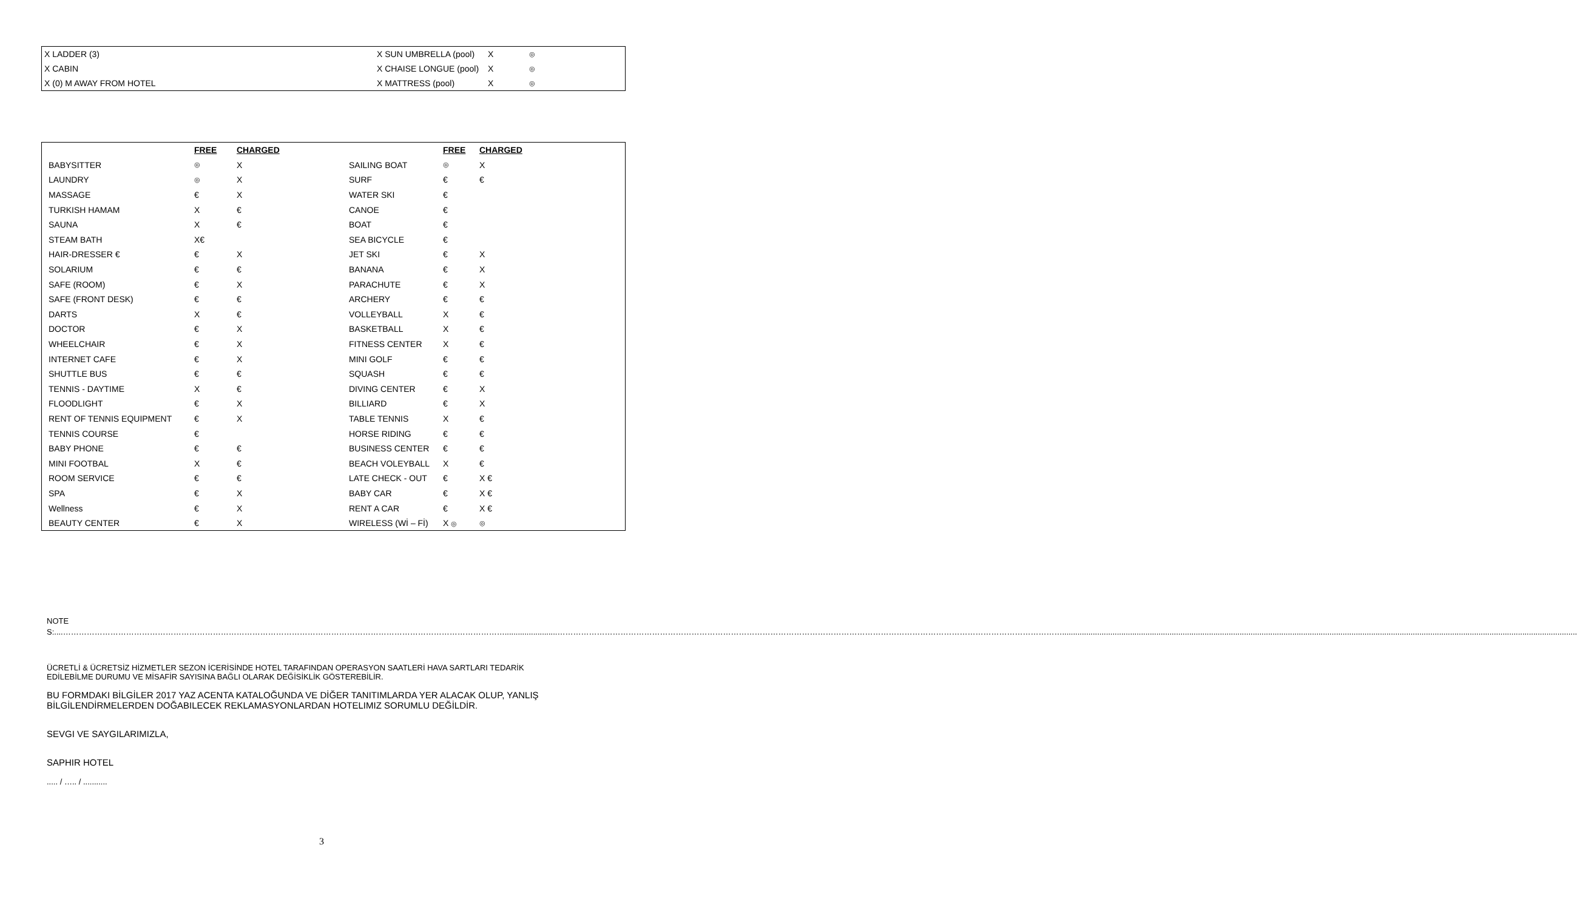| X LADDER (3) | X SUN UMBRELLA (pool) | X | ◎ |
| X CABIN | X CHAISE LONGUE (pool) | X | ◎ |
| X (0) M AWAY FROM HOTEL | X MATTRESS (pool) | X | ◎ |
| | FREE | CHARGED | | FREE | CHARGED |
| --- | --- | --- | --- | --- | --- |
| BABYSITTER | ◎ | X | SAILING BOAT | ◎ | X |
| LAUNDRY | ◎ | X | SURF | € | € |
| MASSAGE | € | X | WATER SKI | € | |
| TURKISH HAMAM | X | € | CANOE | € | |
| SAUNA | X | € | BOAT | € | |
| STEAM BATH | X€ | | SEA BICYCLE | € | |
| HAIR-DRESSER € | € | X | JET SKI | € | X |
| SOLARIUM | € | € | BANANA | € | X |
| SAFE (ROOM) | € | X | PARACHUTE | € | X |
| SAFE (FRONT DESK) | € | € | ARCHERY | € | € |
| DARTS | X | € | VOLLEYBALL | X | € |
| DOCTOR | € | X | BASKETBALL | X | € |
| WHEELCHAIR | € | X | FITNESS CENTER | X | € |
| INTERNET CAFE | € | X | MINI GOLF | € | € |
| SHUTTLE BUS | € | € | SQUASH | € | € |
| TENNIS - DAYTIME | X | € | DIVING CENTER | € | X |
| FLOODLIGHT | € | X | BILLIARD | € | X |
| RENT OF TENNIS EQUIPMENT | € | X | TABLE TENNIS | X | € |
| TENNIS COURSE | € | | HORSE RIDING | € | € |
| BABY PHONE | € | € | BUSINESS CENTER | € | € |
| MINI FOOTBAL | X | € | BEACH VOLEYBALL | X | € |
| ROOM SERVICE | € | € | LATE CHECK - OUT | € | X € |
| SPA | € | X | BABY CAR | € | X € |
| Wellness | € | X | RENT A CAR | € | X € |
| BEAUTY CENTER | € | X | WIRELESS (Wİ – Fİ) | X ◎ | ◎ |
NOTES:....……………………………………………………………………………………………………………………………………………………........................…………………………………………………………………………………………………………………………………………………………………………...........................................................................................................................................................................................................................................
ÜCRETLİ & ÜCRETSİZ HİZMETLER SEZON İCERİSİNDE HOTEL TARAFINDAN OPERASYON SAATLERİ HAVA SARTLARI TEDARİK
EDİLEBİLME DURUMU VE MİSAFİR SAYISINA BAĞLI OLARAK DEĞİSİKLİK GÖSTEREBİLİR.
BU FORMDAKI BİLGİLER 2017 YAZ ACENTA KATALOĞUNDA VE DİĞER TANITIMLARDA YER ALACAK OLUP, YANLIŞ
BİLGİLENDİRMELERDEN DOĞABILECEK REKLAMASYONLARDAN HOTELIMIZ SORUMLU DEĞİLDİR.
SEVGI VE SAYGILARIMIZLA,
SAPHIR HOTEL
..... / ….. / ...........
3